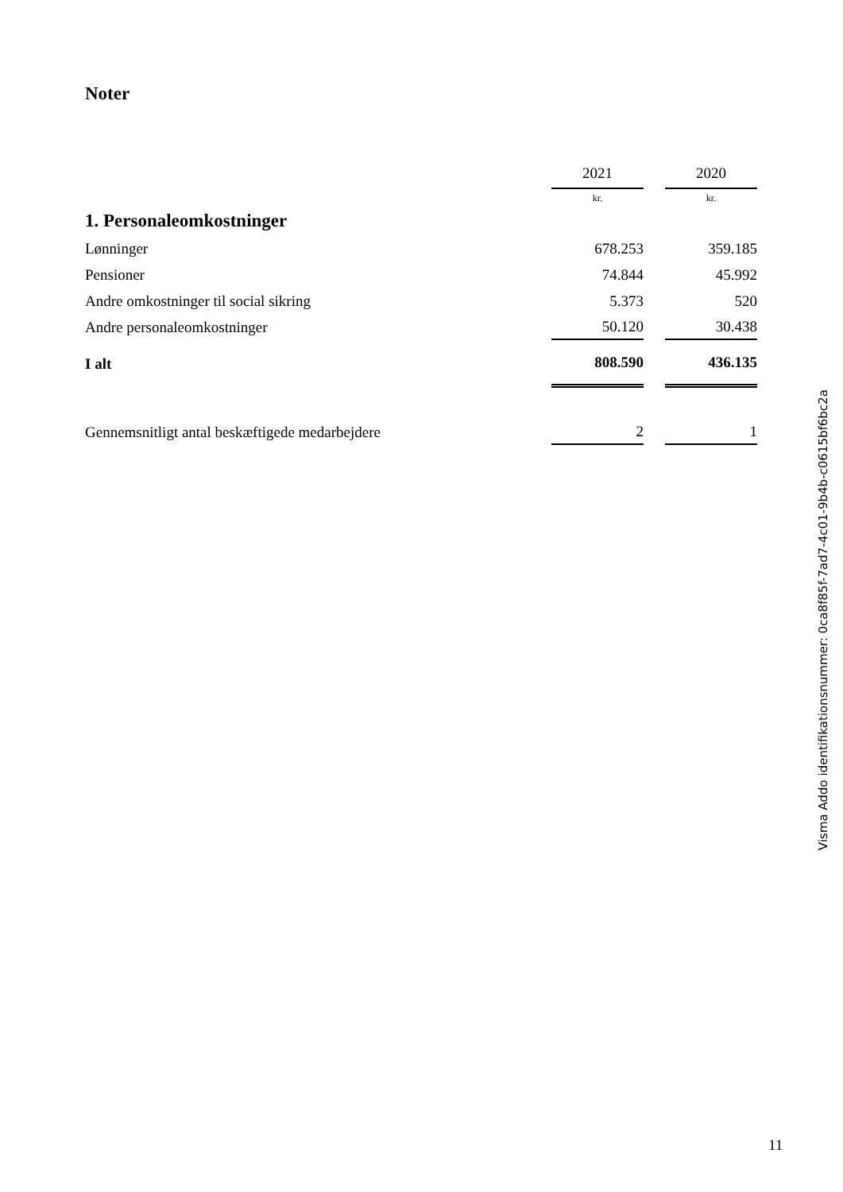Noter
| | 2021 | | 2020 |
| --- | --- | --- | --- |
| | kr. | | kr. |
| 1. Personaleomkostninger | | | |
| Lønninger | 678.253 | | 359.185 |
| Pensioner | 74.844 | | 45.992 |
| Andre omkostninger til social sikring | 5.373 | | 520 |
| Andre personaleomkostninger | 50.120 | | 30.438 |
| I alt | 808.590 | | 436.135 |
| Gennemsnitligt antal beskæftigede medarbejdere | 2 | | 1 |
Visma Addo identifikationsnummer: 0ca8f85f-7ad7-4c01-9b4b-c0615bf6bc2a
11